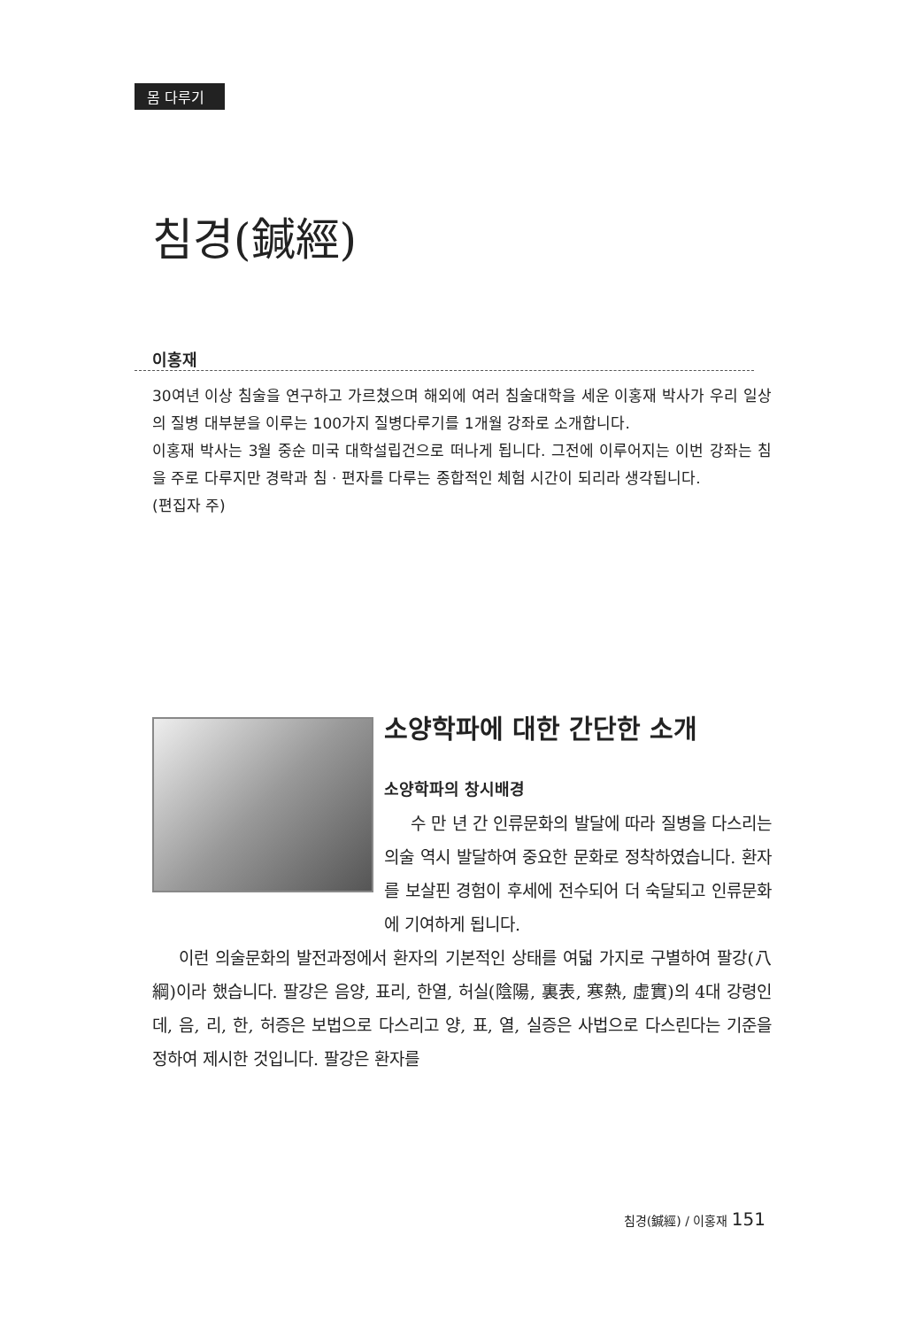몸 다루기
침경(鍼經)
이홍재
30여년 이상 침술을 연구하고 가르쳤으며 해외에 여러 침술대학을 세운 이홍재 박사가 우리 일상의 질병 대부분을 이루는 100가지 질병다루기를 1개월 강좌로 소개합니다.
이홍재 박사는 3월 중순 미국 대학설립건으로 떠나게 됩니다. 그전에 이루어지는 이번 강좌는 침을 주로 다루지만 경락과 침 · 편자를 다루는 종합적인 체험 시간이 되리라 생각됩니다.
(편집자 주)
소양학파에 대한 간단한 소개
소양학파의 창시배경
수 만 년 간 인류문화의 발달에 따라 질병을 다스리는 의술 역시 발달하여 중요한 문화로 정착하였습니다. 환자를 보살핀 경험이 후세에 전수되어 더 숙달되고 인류문화에 기여하게 됩니다.
이런 의술문화의 발전과정에서 환자의 기본적인 상태를 여덟 가지로 구별하여 팔강(八綱)이라 했습니다. 팔강은 음양, 표리, 한열, 허실(陰陽, 裏表, 寒熱, 虛實)의 4대 강령인데, 음, 리, 한, 허증은 보법으로 다스리고 양, 표, 열, 실증은 사법으로 다스린다는 기준을 정하여 제시한 것입니다. 팔강은 환자를
침경(鍼經) / 이홍재 151